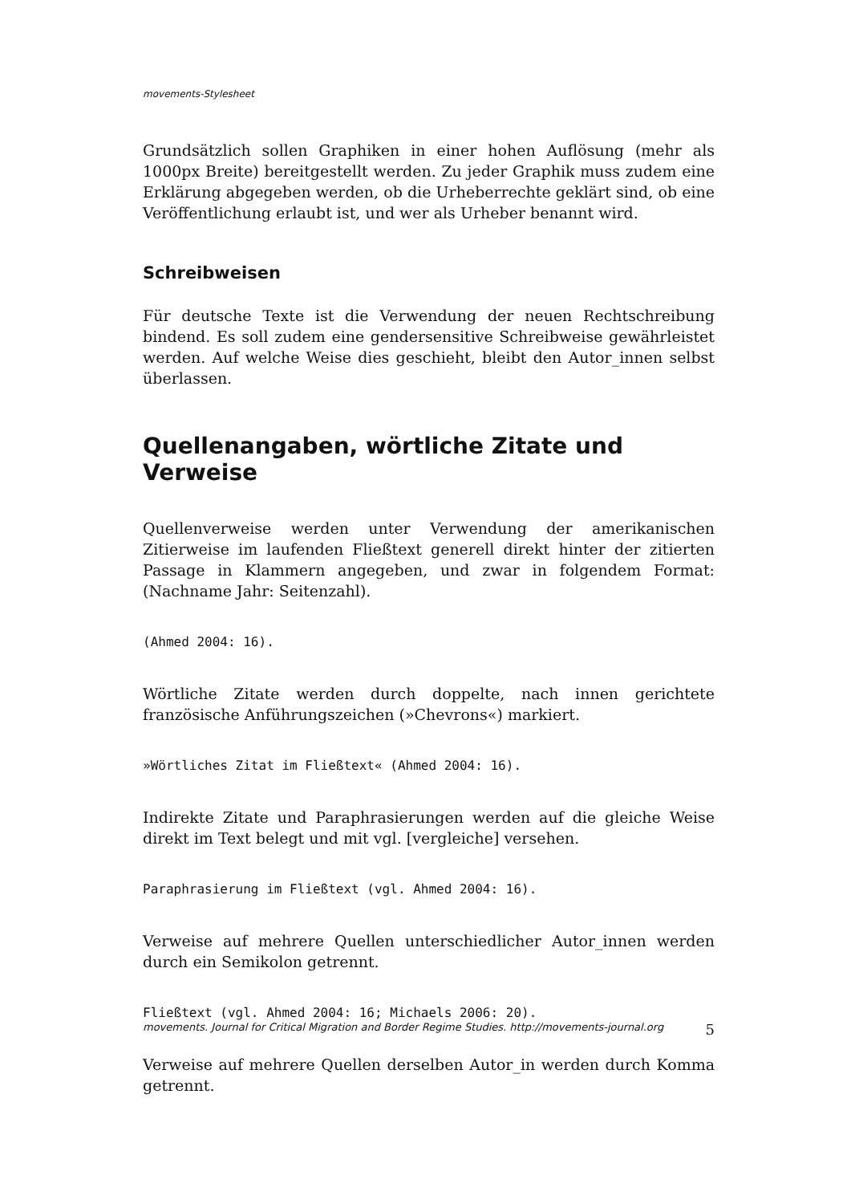movements-Stylesheet
Grundsätzlich sollen Graphiken in einer hohen Auflösung (mehr als 1000px Breite) bereitgestellt werden. Zu jeder Graphik muss zudem eine Erklärung abgegeben werden, ob die Urheberrechte geklärt sind, ob eine Veröffentlichung erlaubt ist, und wer als Urheber benannt wird.
Schreibweisen
Für deutsche Texte ist die Verwendung der neuen Rechtschreibung bindend. Es soll zudem eine gendersensitive Schreibweise gewährleistet werden. Auf welche Weise dies geschieht, bleibt den Autor_innen selbst überlassen.
Quellenangaben, wörtliche Zitate und Verweise
Quellenverweise werden unter Verwendung der amerikanischen Zitierweise im laufenden Fließtext generell direkt hinter der zitierten Passage in Klammern angegeben, und zwar in folgendem Format: (Nachname Jahr: Seitenzahl).
(Ahmed 2004: 16).
Wörtliche Zitate werden durch doppelte, nach innen gerichtete französische Anführungszeichen (»Chevrons«) markiert.
»Wörtliches Zitat im Fließtext« (Ahmed 2004: 16).
Indirekte Zitate und Paraphrasierungen werden auf die gleiche Weise direkt im Text belegt und mit vgl. [vergleiche] versehen.
Paraphrasierung im Fließtext (vgl. Ahmed 2004: 16).
Verweise auf mehrere Quellen unterschiedlicher Autor_innen werden durch ein Semikolon getrennt.
Fließtext (vgl. Ahmed 2004: 16; Michaels 2006: 20).
Verweise auf mehrere Quellen derselben Autor_in werden durch Komma getrennt.
movements. Journal for Critical Migration and Border Regime Studies. http://movements-journal.org 5